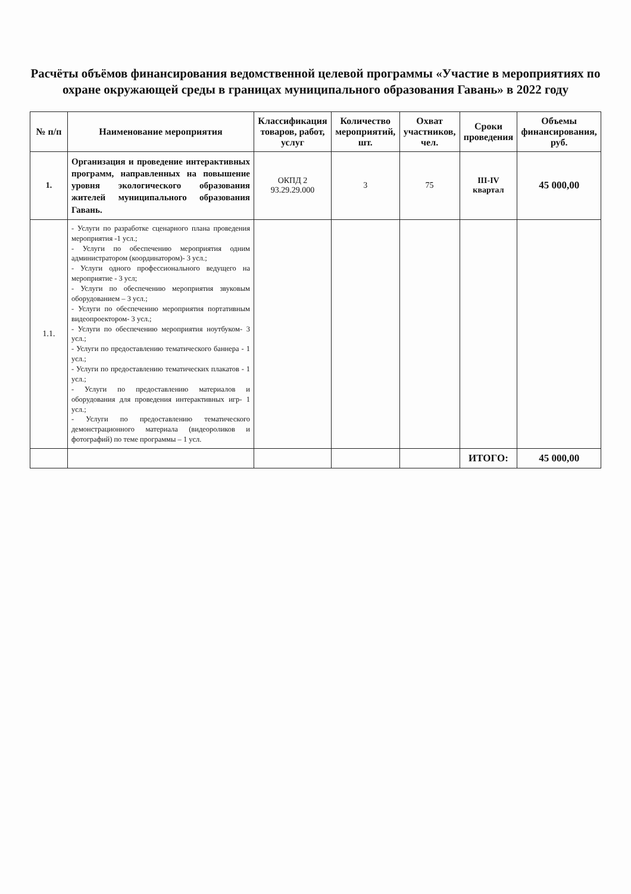Расчёты объёмов финансирования ведомственной целевой программы «Участие в мероприятиях по охране окружающей среды в границах муниципального образования Гавань» в 2022 году
| № п/п | Наименование мероприятия | Классификация товаров, работ, услуг | Количество мероприятий, шт. | Охват участников, чел. | Сроки проведения | Объемы финансирования, руб. |
| --- | --- | --- | --- | --- | --- | --- |
| 1. | Организация и проведение интерактивных программ, направленных на повышение уровня экологического образования жителей муниципального образования Гавань. | ОКПД 2 93.29.29.000 | 3 | 75 | III-IV квартал | 45 000,00 |
| 1.1. | - Услуги по разработке сценарного плана проведения мероприятия -1 усл.; - Услуги по обеспечению мероприятия одним администратором (координатором)- 3 усл.; - Услуги одного профессионального ведущего на мероприятие - 3 усл; - Услуги по обеспечению мероприятия звуковым оборудованием – 3 усл.; - Услуги по обеспечению мероприятия портативным видеопроектором- 3 усл.; - Услуги по обеспечению мероприятия ноутбуком- 3 усл.; - Услуги по предоставлению тематического баннера - 1 усл.; - Услуги по предоставлению тематических плакатов - 1 усл.; - Услуги по предоставлению материалов и оборудования для проведения интерактивных игр- 1 усл.; - Услуги по предоставлению тематического демонстрационного материала (видеороликов и фотографий) по теме программы – 1 усл. | | | | | |
| | | | | | ИТОГО: | 45 000,00 |